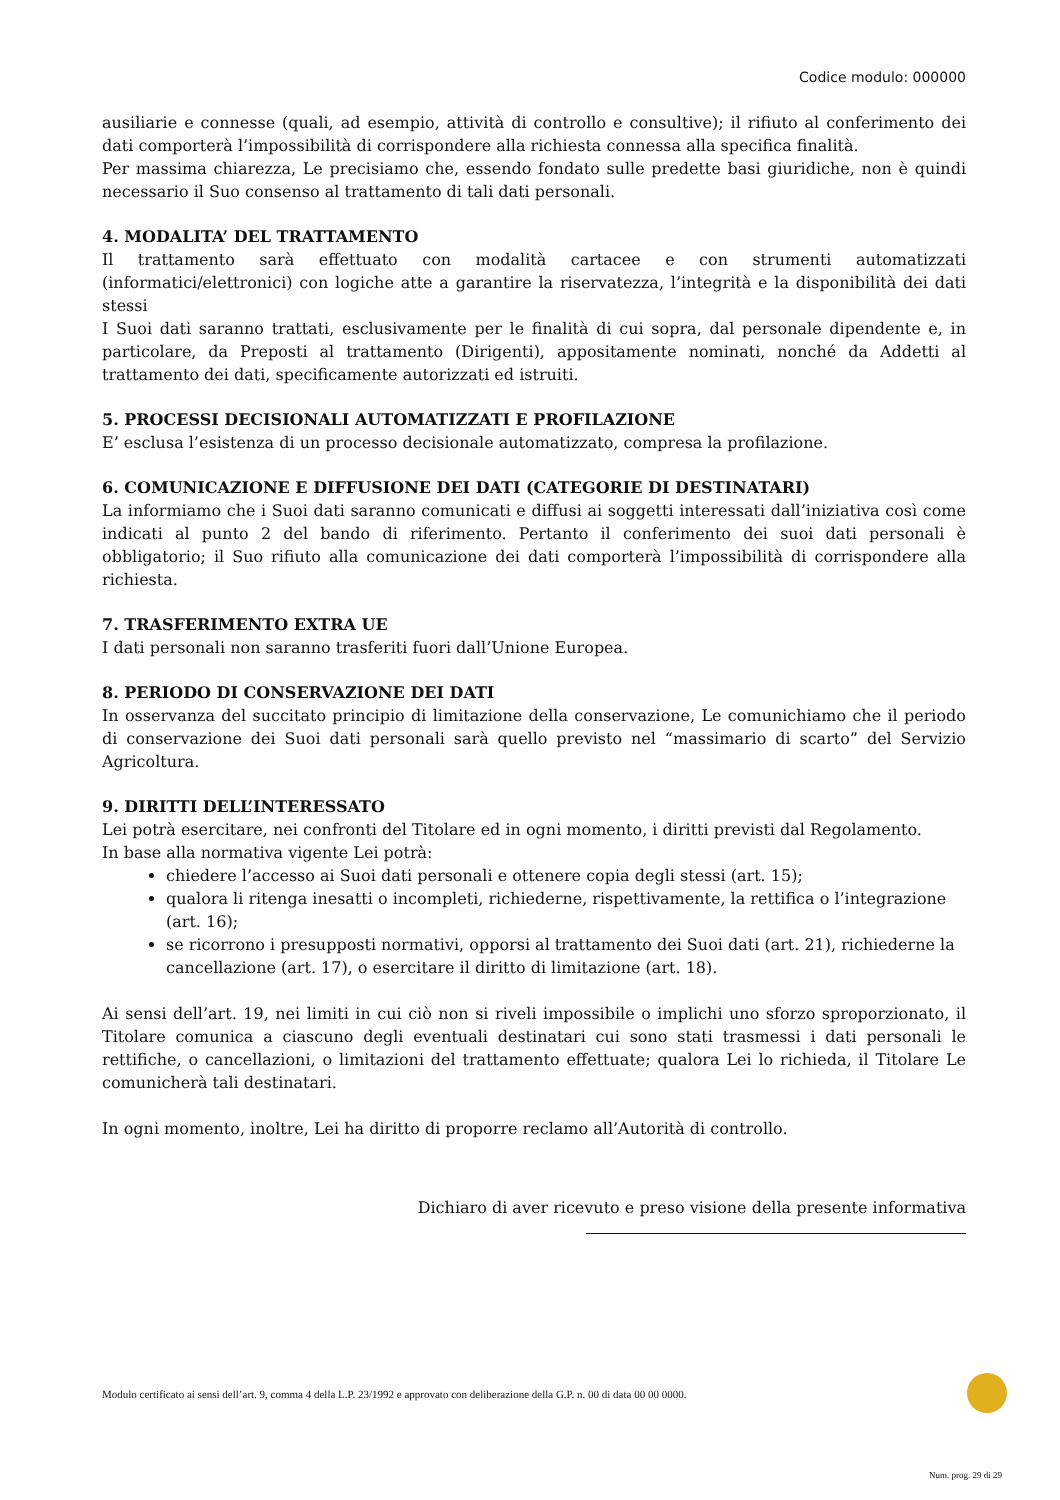Codice modulo: 000000
ausiliarie e connesse (quali, ad esempio, attività di controllo e consultive); il rifiuto al conferimento dei dati comporterà l’impossibilità di corrispondere alla richiesta connessa alla specifica finalità.
Per massima chiarezza, Le precisiamo che, essendo fondato sulle predette basi giuridiche, non è quindi necessario il Suo consenso al trattamento di tali dati personali.
4. MODALITA’ DEL TRATTAMENTO
Il trattamento sarà effettuato con modalità cartacee e con strumenti automatizzati (informatici/elettronici) con logiche atte a garantire la riservatezza, l’integrità e la disponibilità dei dati stessi
I Suoi dati saranno trattati, esclusivamente per le finalità di cui sopra, dal personale dipendente e, in particolare, da Preposti al trattamento (Dirigenti), appositamente nominati, nonché da Addetti al trattamento dei dati, specificamente autorizzati ed istruiti.
5. PROCESSI DECISIONALI AUTOMATIZZATI E PROFILAZIONE
E’ esclusa l’esistenza di un processo decisionale automatizzato, compresa la profilazione.
6. COMUNICAZIONE E DIFFUSIONE DEI DATI (CATEGORIE DI DESTINATARI)
La informiamo che i Suoi dati saranno comunicati e diffusi ai soggetti interessati dall’iniziativa così come indicati al punto 2 del bando di riferimento. Pertanto il conferimento dei suoi dati personali è obbligatorio; il Suo rifiuto alla comunicazione dei dati comporterà l’impossibilità di corrispondere alla richiesta.
7. TRASFERIMENTO EXTRA UE
I dati personali non saranno trasferiti fuori dall’Unione Europea.
8. PERIODO DI CONSERVAZIONE DEI DATI
In osservanza del succitato principio di limitazione della conservazione, Le comunichiamo che il periodo di conservazione dei Suoi dati personali sarà quello previsto nel “massimario di scarto” del Servizio Agricoltura.
9. DIRITTI DELL’INTERESSATO
Lei potrà esercitare, nei confronti del Titolare ed in ogni momento, i diritti previsti dal Regolamento.
In base alla normativa vigente Lei potrà:
chiedere l’accesso ai Suoi dati personali e ottenere copia degli stessi (art. 15);
qualora li ritenga inesatti o incompleti, richiederne, rispettivamente, la rettifica o l’integrazione (art. 16);
se ricorrono i presupposti normativi, opporsi al trattamento dei Suoi dati (art. 21), richiederne la cancellazione (art. 17), o esercitare il diritto di limitazione (art. 18).
Ai sensi dell’art. 19, nei limiti in cui ciò non si riveli impossibile o implichi uno sforzo sproporzionato, il Titolare comunica a ciascuno degli eventuali destinatari cui sono stati trasmessi i dati personali le rettifiche, o cancellazioni, o limitazioni del trattamento effettuate; qualora Lei lo richieda, il Titolare Le comunicherà tali destinatari.
In ogni momento, inoltre, Lei ha diritto di proporre reclamo all’Autorità di controllo.
Dichiaro di aver ricevuto e preso visione della presente informativa
Modulo certificato ai sensi dell’art. 9, comma 4 della L.P. 23/1992 e approvato con deliberazione della G.P. n. 00 di data 00 00 0000.
Num. prog. 29 di 29